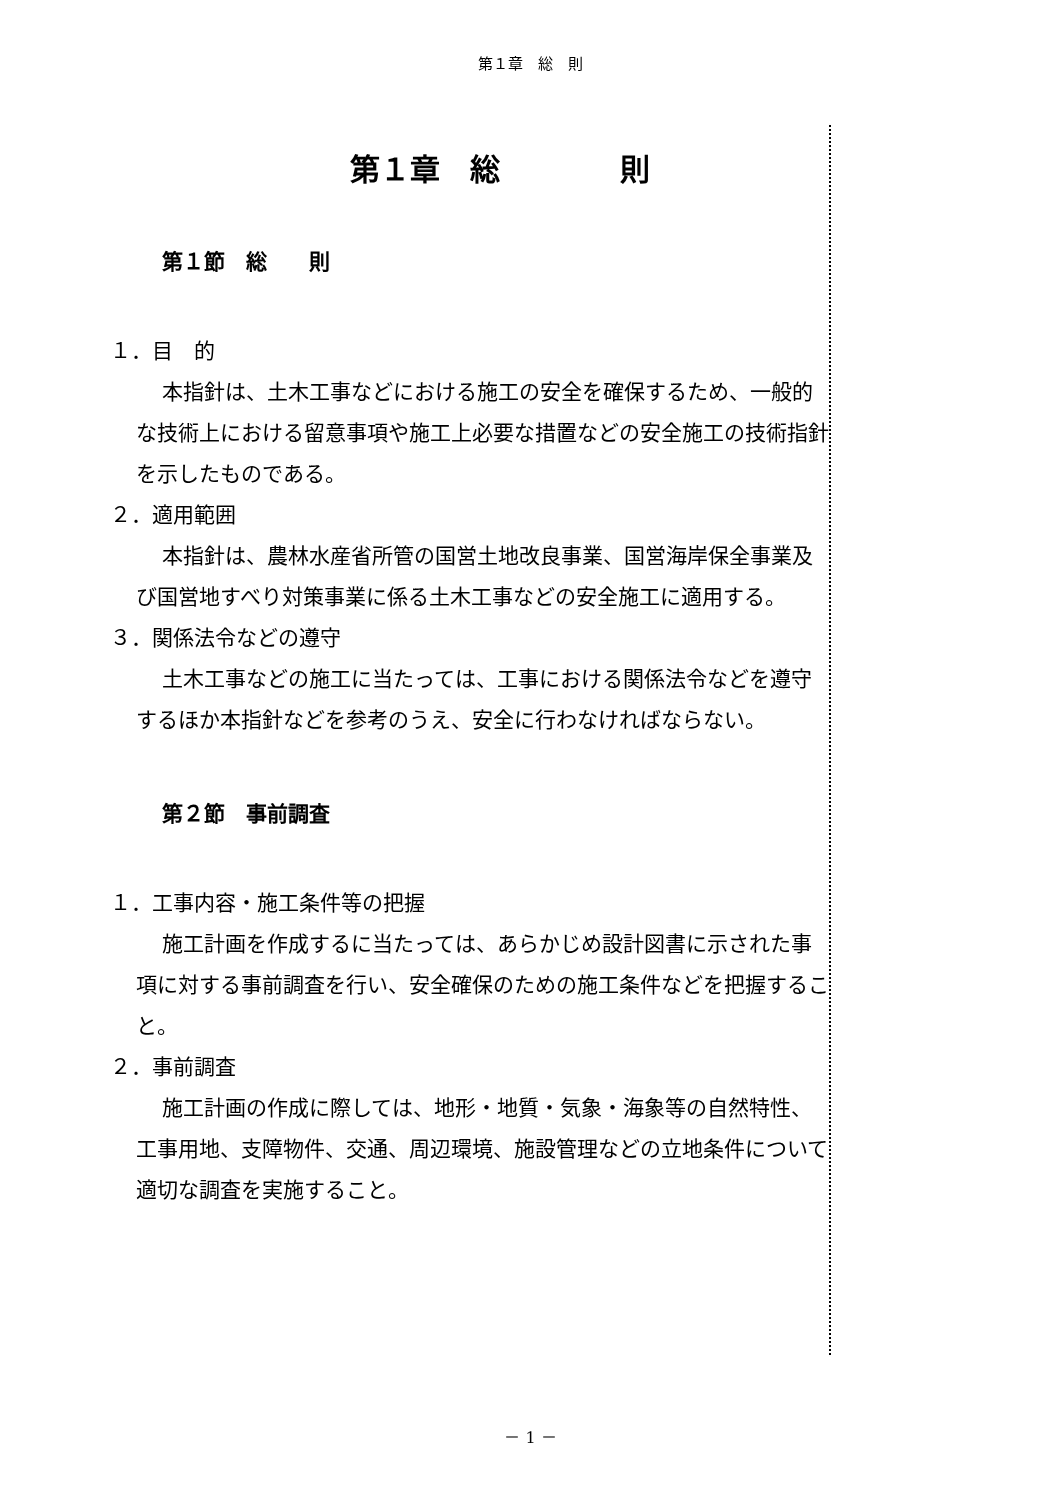第１章　総　則
第１章　総　　　　則
第１節　総　　則
１．目　的
本指針は、土木工事などにおける施工の安全を確保するため、一般的な技術上における留意事項や施工上必要な措置などの安全施工の技術指針を示したものである。
２．適用範囲
本指針は、農林水産省所管の国営土地改良事業、国営海岸保全事業及び国営地すべり対策事業に係る土木工事などの安全施工に適用する。
３．関係法令などの遵守
土木工事などの施工に当たっては、工事における関係法令などを遵守するほか本指針などを参考のうえ、安全に行わなければならない。
第２節　事前調査
１．工事内容・施工条件等の把握
施工計画を作成するに当たっては、あらかじめ設計図書に示された事項に対する事前調査を行い、安全確保のための施工条件などを把握すること。
２．事前調査
施工計画の作成に際しては、地形・地質・気象・海象等の自然特性、工事用地、支障物件、交通、周辺環境、施設管理などの立地条件について適切な調査を実施すること。
－ 1 －